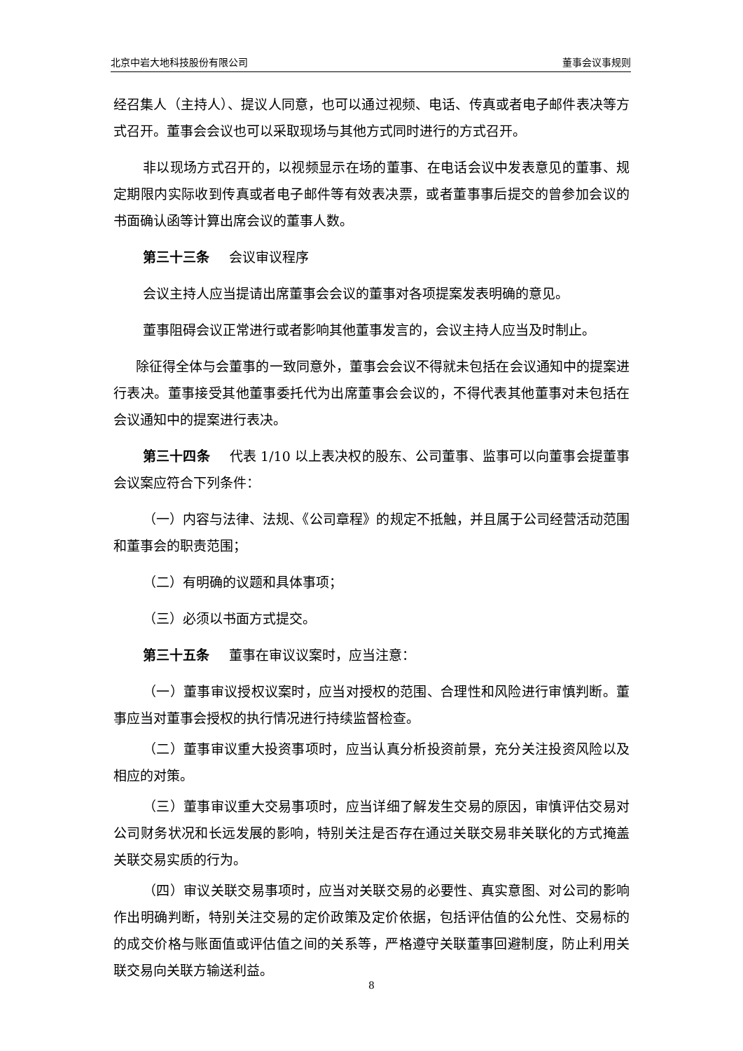北京中岩大地科技股份有限公司 董事会议事规则
经召集人（主持人）、提议人同意，也可以通过视频、电话、传真或者电子邮件表决等方式召开。董事会会议也可以采取现场与其他方式同时进行的方式召开。
非以现场方式召开的，以视频显示在场的董事、在电话会议中发表意见的董事、规定期限内实际收到传真或者电子邮件等有效表决票，或者董事事后提交的曾参加会议的书面确认函等计算出席会议的董事人数。
第三十三条 会议审议程序
会议主持人应当提请出席董事会会议的董事对各项提案发表明确的意见。
董事阻碍会议正常进行或者影响其他董事发言的，会议主持人应当及时制止。
除征得全体与会董事的一致同意外，董事会会议不得就未包括在会议通知中的提案进行表决。董事接受其他董事委托代为出席董事会会议的，不得代表其他董事对未包括在会议通知中的提案进行表决。
第三十四条 代表 1/10 以上表决权的股东、公司董事、监事可以向董事会提董事会议案应符合下列条件：
（一）内容与法律、法规、《公司章程》的规定不抵触，并且属于公司经营活动范围和董事会的职责范围；
（二）有明确的议题和具体事项；
（三）必须以书面方式提交。
第三十五条 董事在审议议案时，应当注意：
（一）董事审议授权议案时，应当对授权的范围、合理性和风险进行审慎判断。董事应当对董事会授权的执行情况进行持续监督检查。
（二）董事审议重大投资事项时，应当认真分析投资前景，充分关注投资风险以及相应的对策。
（三）董事审议重大交易事项时，应当详细了解发生交易的原因，审慎评估交易对公司财务状况和长远发展的影响，特别关注是否存在通过关联交易非关联化的方式掩盖关联交易实质的行为。
（四）审议关联交易事项时，应当对关联交易的必要性、真实意图、对公司的影响作出明确判断，特别关注交易的定价政策及定价依据，包括评估值的公允性、交易标的的成交价格与账面值或评估值之间的关系等，严格遵守关联董事回避制度，防止利用关联交易向关联方输送利益。
8